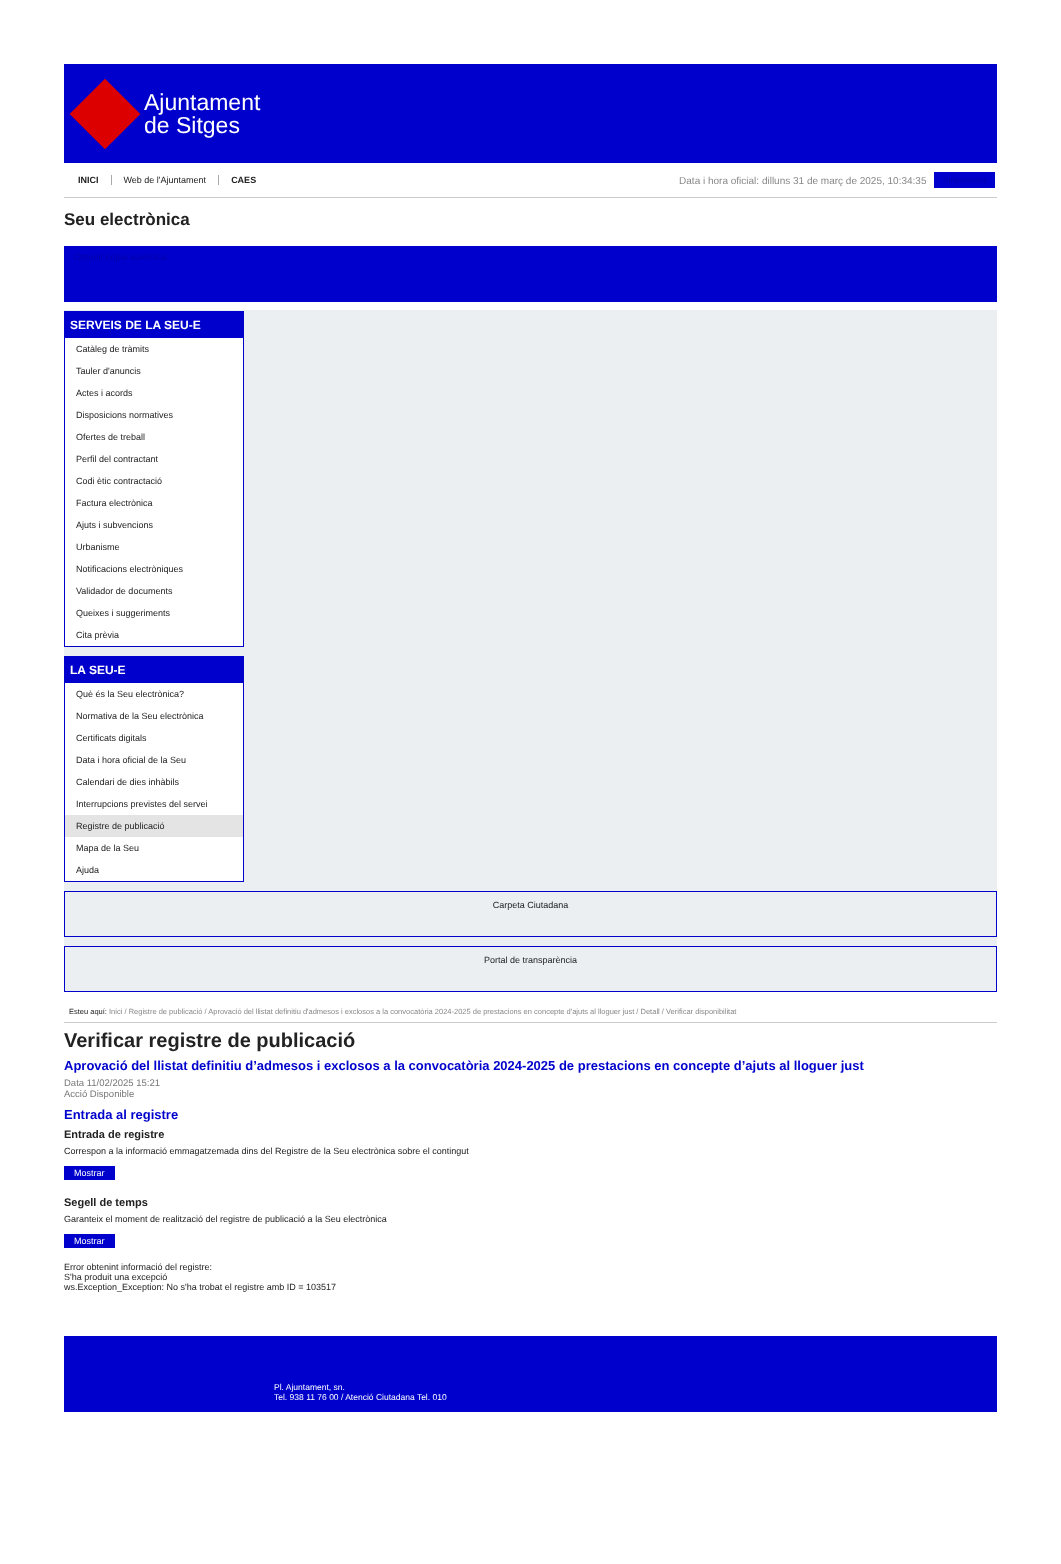Ajuntament
de Sitges
INICI Web de l'Ajuntament CAES
Data i hora oficial: dilluns 31 de març de 2025, 10:34:35
Sincronitza
Seu electrònica
Obtenir còpia autèntica
SERVEIS DE LA SEU-E
Catàleg de tràmits
Tauler d'anuncis
Actes i acords
Disposicions normatives
Ofertes de treball
Perfil del contractant
Codi ètic contractació
Factura electrònica
Ajuts i subvencions
Urbanisme
Notificacions electròniques
Validador de documents
Queixes i suggeriments
Cita prèvia
LA SEU-E
Què és la Seu electrònica?
Normativa de la Seu electrònica
Certificats digitals
Data i hora oficial de la Seu
Calendari de dies inhàbils
Interrupcions previstes del servei
Registre de publicació
Mapa de la Seu
Ajuda
Carpeta Ciutadana
Portal de transparència
Esteu aquí: Inici / Registre de publicació / Aprovació del llistat definitiu d'admesos i exclosos a la convocatòria 2024-2025 de prestacions en concepte d'ajuts al lloguer just / Detall / Verificar disponibilitat
Verificar registre de publicació
Aprovació del llistat definitiu d’admesos i exclosos a la convocatòria 2024-2025 de prestacions en concepte d’ajuts al lloguer just
Data 11/02/2025 15:21
Acció Disponible
Entrada al registre
Entrada de registre
Correspon a la informació emmagatzemada dins del Registre de la Seu electrònica sobre el contingut
Mostrar
Segell de temps
Garanteix el moment de realització del registre de publicació a la Seu electrònica
Mostrar
Error obtenint informació del registre:
S'ha produit una excepció
ws.Exception_Exception: No s'ha trobat el registre amb ID = 103517
Pl. Ajuntament, sn.
Tel. 938 11 76 00 / Atenció Ciutadana Tel. 010